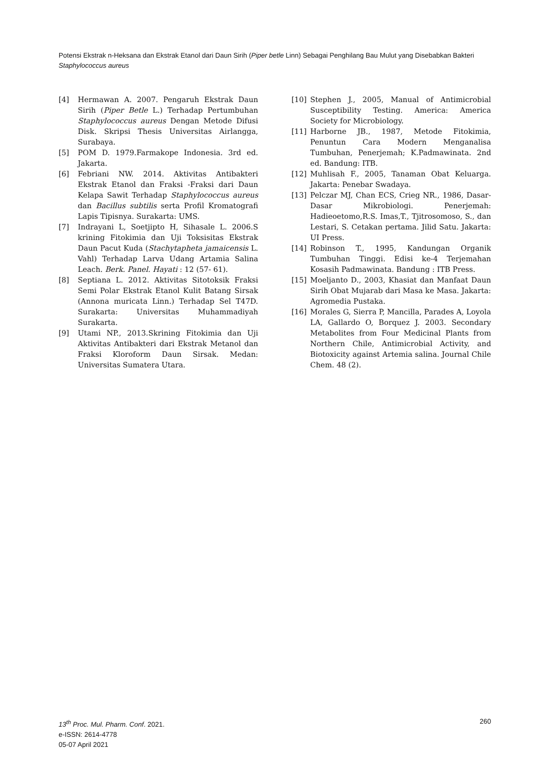Potensi Ekstrak n-Heksana dan Ekstrak Etanol dari Daun Sirih (Piper betle Linn) Sebagai Penghilang Bau Mulut yang Disebabkan Bakteri Staphylococcus aureus
[4] Hermawan A. 2007. Pengaruh Ekstrak Daun Sirih (Piper Betle L.) Terhadap Pertumbuhan Staphylococcus aureus Dengan Metode Difusi Disk. Skripsi Thesis Universitas Airlangga, Surabaya.
[5] POM D. 1979.Farmakope Indonesia. 3rd ed. Jakarta.
[6] Febriani NW. 2014. Aktivitas Antibakteri Ekstrak Etanol dan Fraksi -Fraksi dari Daun Kelapa Sawit Terhadap Staphylococcus aureus dan Bacillus subtilis serta Profil Kromatografi Lapis Tipisnya. Surakarta: UMS.
[7] Indrayani L, Soetjipto H, Sihasale L. 2006.S krining Fitokimia dan Uji Toksisitas Ekstrak Daun Pacut Kuda (Stachytapheta jamaicensis L. Vahl) Terhadap Larva Udang Artamia Salina Leach. Berk. Panel. Hayati : 12 (57- 61).
[8] Septiana L. 2012. Aktivitas Sitotoksik Fraksi Semi Polar Ekstrak Etanol Kulit Batang Sirsak (Annona muricata Linn.) Terhadap Sel T47D. Surakarta: Universitas Muhammadiyah Surakarta.
[9] Utami NP., 2013.Skrining Fitokimia dan Uji Aktivitas Antibakteri dari Ekstrak Metanol dan Fraksi Kloroform Daun Sirsak. Medan: Universitas Sumatera Utara.
[10] Stephen J., 2005, Manual of Antimicrobial Susceptibility Testing. America: America Society for Microbiology.
[11] Harborne JB., 1987, Metode Fitokimia, Penuntun Cara Modern Menganalisa Tumbuhan, Penerjemah; K.Padmawinata. 2nd ed. Bandung: ITB.
[12] Muhlisah F., 2005, Tanaman Obat Keluarga. Jakarta: Penebar Swadaya.
[13] Pelczar MJ, Chan ECS, Crieg NR., 1986, Dasar-Dasar Mikrobiologi. Penerjemah: Hadieoetomo,R.S. Imas,T., Tjitrosomoso, S., dan Lestari, S. Cetakan pertama. Jilid Satu. Jakarta: UI Press.
[14] Robinson T., 1995, Kandungan Organik Tumbuhan Tinggi. Edisi ke-4 Terjemahan Kosasih Padmawinata. Bandung : ITB Press.
[15] Moeljanto D., 2003, Khasiat dan Manfaat Daun Sirih Obat Mujarab dari Masa ke Masa. Jakarta: Agromedia Pustaka.
[16] Morales G, Sierra P, Mancilla, Parades A, Loyola LA, Gallardo O, Borquez J. 2003. Secondary Metabolites from Four Medicinal Plants from Northern Chile, Antimicrobial Activity, and Biotoxicity against Artemia salina. Journal Chile Chem. 48 (2).
13<sup>th</sup> Proc. Mul. Pharm. Conf. 2021.
e-ISSN: 2614-4778
05-07 April 2021
260